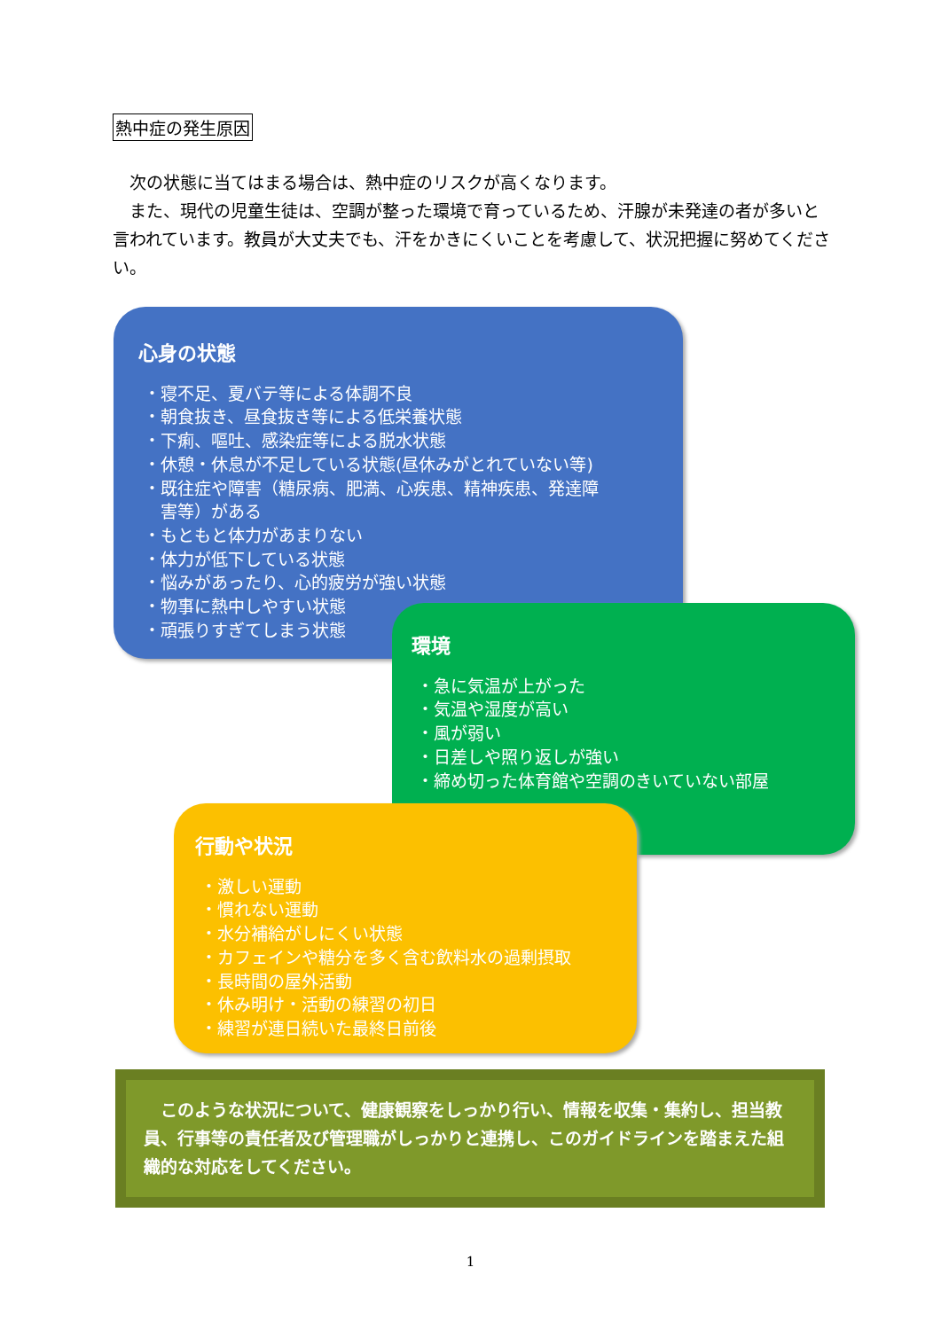熱中症の発生原因
　次の状態に当てはまる場合は、熱中症のリスクが高くなります。
　また、現代の児童生徒は、空調が整った環境で育っているため、汗腺が未発達の者が多いと言われています。教員が大丈夫でも、汗をかきにくいことを考慮して、状況把握に努めてください。
心身の状態
・寝不足、夏バテ等による体調不良
・朝食抜き、昼食抜き等による低栄養状態
・下痢、嘔吐、感染症等による脱水状態
・休憩・休息が不足している状態(昼休みがとれていない等)
・既往症や障害（糖尿病、肥満、心疾患、精神疾患、発達障
　害等）がある
・もともと体力があまりない
・体力が低下している状態
・悩みがあったり、心的疲労が強い状態
・物事に熱中しやすい状態
・頑張りすぎてしまう状態
環境
・急に気温が上がった
・気温や湿度が高い
・風が弱い
・日差しや照り返しが強い
・締め切った体育館や空調のきいていない部屋
行動や状況
・激しい運動
・慣れない運動
・水分補給がしにくい状態
・カフェインや糖分を多く含む飲料水の過剰摂取
・長時間の屋外活動
・休み明け・活動の練習の初日
・練習が連日続いた最終日前後
　このような状況について、健康観察をしっかり行い、情報を収集・集約し、担当教員、行事等の責任者及び管理職がしっかりと連携し、このガイドラインを踏まえた組織的な対応をしてください。
1